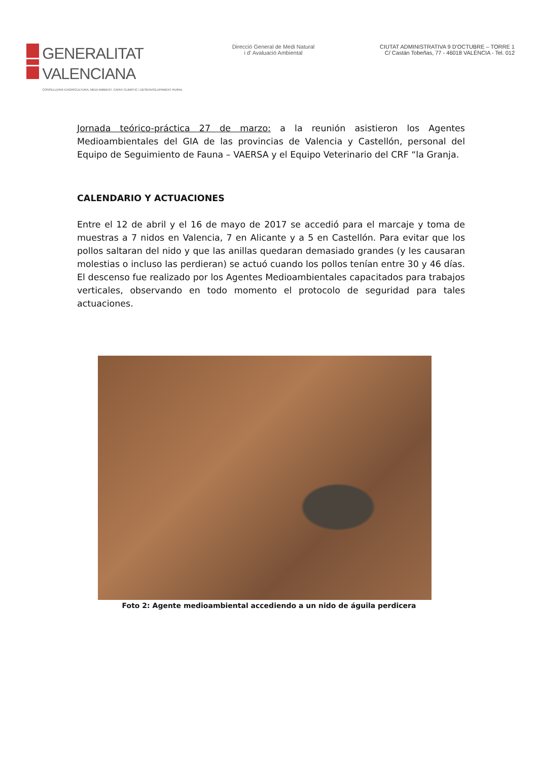GENERALITAT VALENCIANA
CONSELLERIA D'AGRICULTURA, MEDI AMBIENT, CANVI CLIMÀTIC I DESENVOLUPAMENT RURAL
Direcció General de Medi Natural
i d' Avaluació Ambiental
CIUTAT ADMINISTRATIVA 9 D'OCTUBRE – TORRE 1
C/ Castán Tobeñas, 77 - 46018 VALÈNCIA - Tel. 012
Jornada teórico-práctica 27 de marzo: a la reunión asistieron los Agentes Medioambientales del GIA de las provincias de Valencia y Castellón, personal del Equipo de Seguimiento de Fauna – VAERSA y el Equipo Veterinario del CRF “la Granja.
CALENDARIO Y ACTUACIONES
Entre el 12 de abril y el 16 de mayo de 2017 se accedió para el marcaje y toma de muestras a 7 nidos en Valencia, 7 en Alicante y a 5 en Castellón. Para evitar que los pollos saltaran del nido y que las anillas quedaran demasiado grandes (y les causaran molestias o incluso las perdieran) se actuó cuando los pollos tenían entre 30 y 46 días. El descenso fue realizado por los Agentes Medioambientales capacitados para trabajos verticales, observando en todo momento el protocolo de seguridad para tales actuaciones.
Foto 2: Agente medioambiental accediendo a un nido de águila perdicera